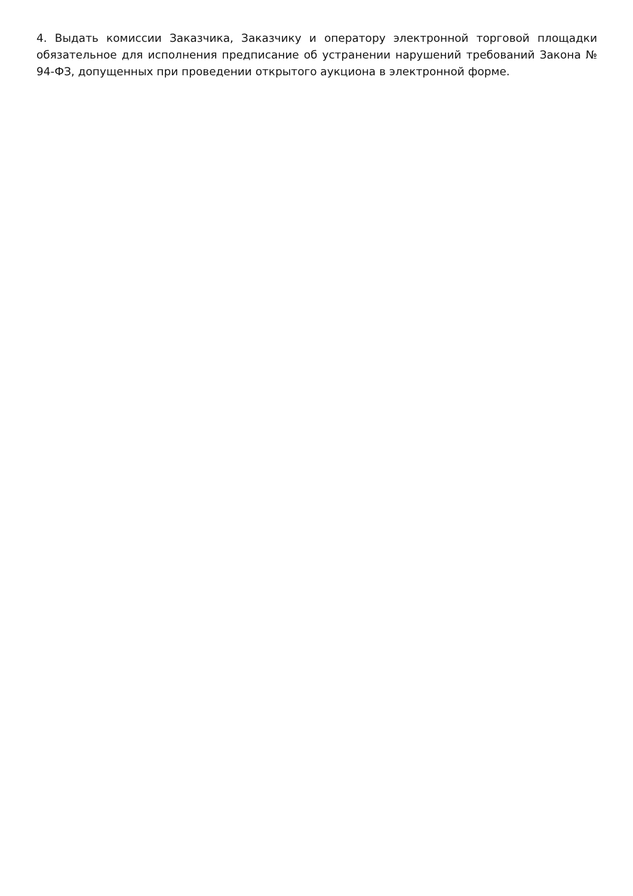4. Выдать комиссии Заказчика, Заказчику и оператору электронной торговой площадки обязательное для исполнения предписание об устранении нарушений требований Закона № 94-ФЗ, допущенных при проведении открытого аукциона в электронной форме.